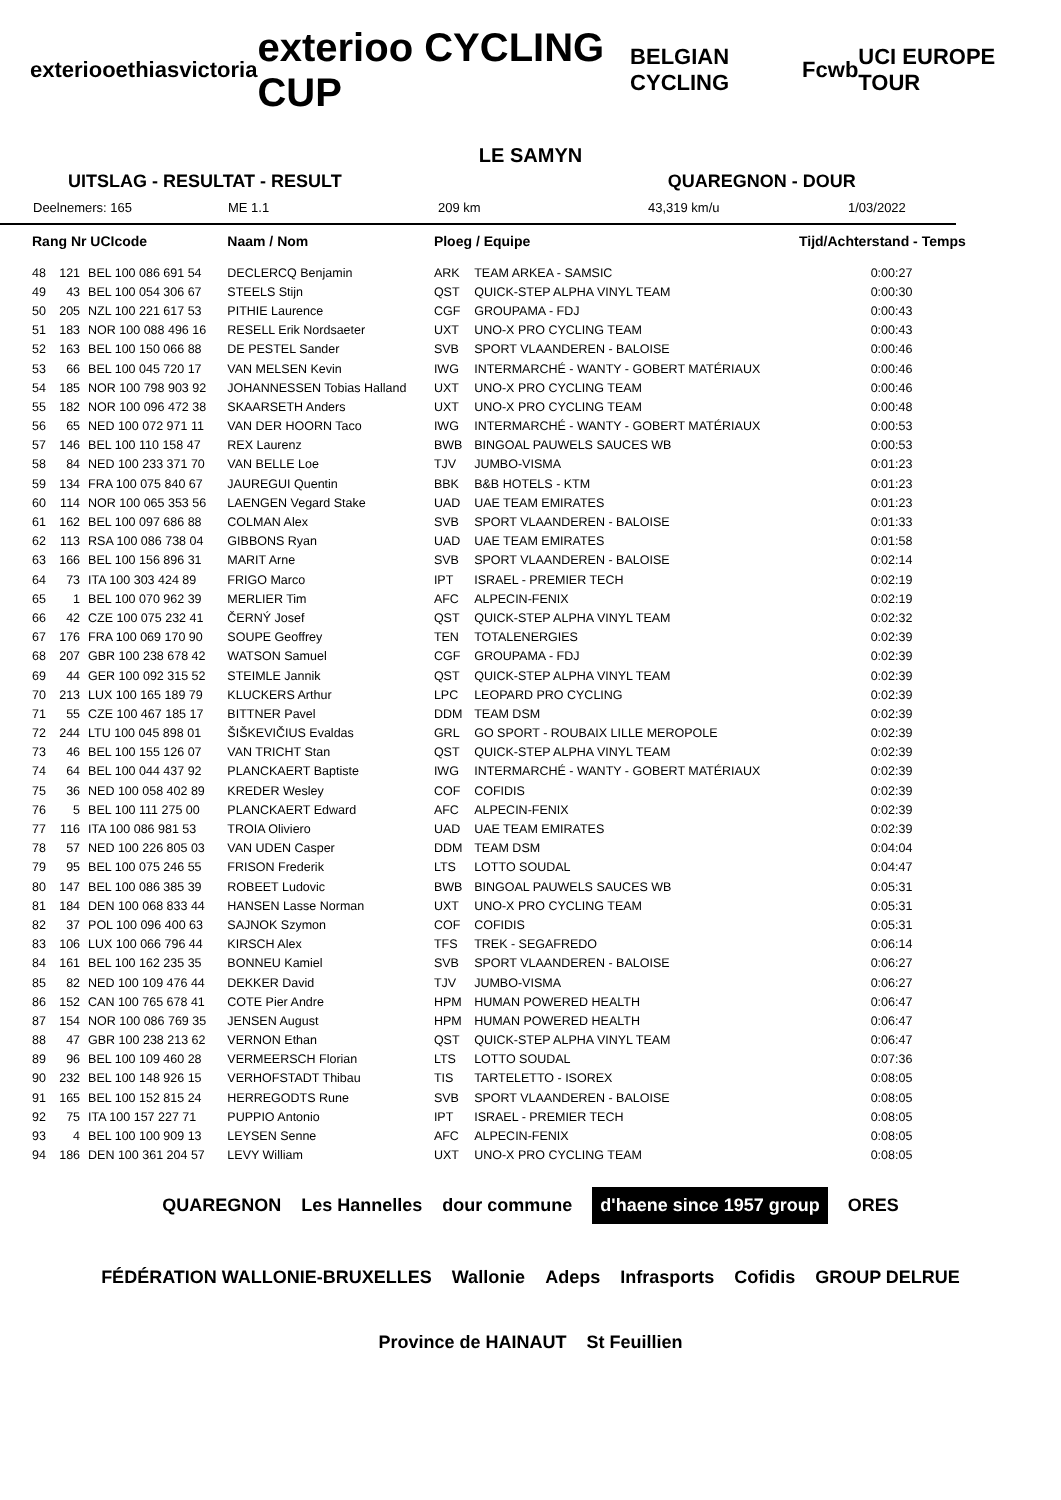exterioo ethias victoria exterioo CYCLING CUP BELGIAN CYCLING Fcwb UCI EUROPE TOUR
LE SAMYN
UITSLAG - RESULTAT - RESULT QUAREGNON - DOUR
Deelnemers: 165 ME 1.1 209 km 43,319 km/u 1/03/2022
| Rang Nr UCIcode | | | Naam / Nom | Ploeg / Equipe | | Tijd/Achterstand - Temps |
| --- | --- | --- | --- | --- | --- | --- |
| 48 | 121 | BEL 100 086 691 54 | DECLERCQ Benjamin | ARK | TEAM ARKEA - SAMSIC | 0:00:27 |
| 49 | 43 | BEL 100 054 306 67 | STEELS Stijn | QST | QUICK-STEP ALPHA VINYL TEAM | 0:00:30 |
| 50 | 205 | NZL 100 221 617 53 | PITHIE Laurence | CGF | GROUPAMA - FDJ | 0:00:43 |
| 51 | 183 | NOR 100 088 496 16 | RESELL Erik Nordsaeter | UXT | UNO-X PRO CYCLING TEAM | 0:00:43 |
| 52 | 163 | BEL 100 150 066 88 | DE PESTEL Sander | SVB | SPORT VLAANDEREN - BALOISE | 0:00:46 |
| 53 | 66 | BEL 100 045 720 17 | VAN MELSEN Kevin | IWG | INTERMARCHÉ - WANTY - GOBERT MATÉRIAUX | 0:00:46 |
| 54 | 185 | NOR 100 798 903 92 | JOHANNESSEN Tobias Halland | UXT | UNO-X PRO CYCLING TEAM | 0:00:46 |
| 55 | 182 | NOR 100 096 472 38 | SKAARSETH Anders | UXT | UNO-X PRO CYCLING TEAM | 0:00:48 |
| 56 | 65 | NED 100 072 971 11 | VAN DER HOORN Taco | IWG | INTERMARCHÉ - WANTY - GOBERT MATÉRIAUX | 0:00:53 |
| 57 | 146 | BEL 100 110 158 47 | REX Laurenz | BWB | BINGOAL PAUWELS SAUCES WB | 0:00:53 |
| 58 | 84 | NED 100 233 371 70 | VAN BELLE Loe | TJV | JUMBO-VISMA | 0:01:23 |
| 59 | 134 | FRA 100 075 840 67 | JAUREGUI Quentin | BBK | B&B HOTELS - KTM | 0:01:23 |
| 60 | 114 | NOR 100 065 353 56 | LAENGEN Vegard Stake | UAD | UAE TEAM EMIRATES | 0:01:23 |
| 61 | 162 | BEL 100 097 686 88 | COLMAN Alex | SVB | SPORT VLAANDEREN - BALOISE | 0:01:33 |
| 62 | 113 | RSA 100 086 738 04 | GIBBONS Ryan | UAD | UAE TEAM EMIRATES | 0:01:58 |
| 63 | 166 | BEL 100 156 896 31 | MARIT Arne | SVB | SPORT VLAANDEREN - BALOISE | 0:02:14 |
| 64 | 73 | ITA 100 303 424 89 | FRIGO Marco | IPT | ISRAEL - PREMIER TECH | 0:02:19 |
| 65 | 1 | BEL 100 070 962 39 | MERLIER Tim | AFC | ALPECIN-FENIX | 0:02:19 |
| 66 | 42 | CZE 100 075 232 41 | ČERNÝ Josef | QST | QUICK-STEP ALPHA VINYL TEAM | 0:02:32 |
| 67 | 176 | FRA 100 069 170 90 | SOUPE Geoffrey | TEN | TOTALENERGIES | 0:02:39 |
| 68 | 207 | GBR 100 238 678 42 | WATSON Samuel | CGF | GROUPAMA - FDJ | 0:02:39 |
| 69 | 44 | GER 100 092 315 52 | STEIMLE Jannik | QST | QUICK-STEP ALPHA VINYL TEAM | 0:02:39 |
| 70 | 213 | LUX 100 165 189 79 | KLUCKERS Arthur | LPC | LEOPARD PRO CYCLING | 0:02:39 |
| 71 | 55 | CZE 100 467 185 17 | BITTNER Pavel | DDM | TEAM DSM | 0:02:39 |
| 72 | 244 | LTU 100 045 898 01 | ŠIŠKEVIČIUS Evaldas | GRL | GO SPORT - ROUBAIX LILLE MEROPOLE | 0:02:39 |
| 73 | 46 | BEL 100 155 126 07 | VAN TRICHT Stan | QST | QUICK-STEP ALPHA VINYL TEAM | 0:02:39 |
| 74 | 64 | BEL 100 044 437 92 | PLANCKAERT Baptiste | IWG | INTERMARCHÉ - WANTY - GOBERT MATÉRIAUX | 0:02:39 |
| 75 | 36 | NED 100 058 402 89 | KREDER Wesley | COF | COFIDIS | 0:02:39 |
| 76 | 5 | BEL 100 111 275 00 | PLANCKAERT Edward | AFC | ALPECIN-FENIX | 0:02:39 |
| 77 | 116 | ITA 100 086 981 53 | TROIA Oliviero | UAD | UAE TEAM EMIRATES | 0:02:39 |
| 78 | 57 | NED 100 226 805 03 | VAN UDEN Casper | DDM | TEAM DSM | 0:04:04 |
| 79 | 95 | BEL 100 075 246 55 | FRISON Frederik | LTS | LOTTO SOUDAL | 0:04:47 |
| 80 | 147 | BEL 100 086 385 39 | ROBEET Ludovic | BWB | BINGOAL PAUWELS SAUCES WB | 0:05:31 |
| 81 | 184 | DEN 100 068 833 44 | HANSEN Lasse Norman | UXT | UNO-X PRO CYCLING TEAM | 0:05:31 |
| 82 | 37 | POL 100 096 400 63 | SAJNOK Szymon | COF | COFIDIS | 0:05:31 |
| 83 | 106 | LUX 100 066 796 44 | KIRSCH Alex | TFS | TREK - SEGAFREDO | 0:06:14 |
| 84 | 161 | BEL 100 162 235 35 | BONNEU Kamiel | SVB | SPORT VLAANDEREN - BALOISE | 0:06:27 |
| 85 | 82 | NED 100 109 476 44 | DEKKER David | TJV | JUMBO-VISMA | 0:06:27 |
| 86 | 152 | CAN 100 765 678 41 | COTE Pier Andre | HPM | HUMAN POWERED HEALTH | 0:06:47 |
| 87 | 154 | NOR 100 086 769 35 | JENSEN August | HPM | HUMAN POWERED HEALTH | 0:06:47 |
| 88 | 47 | GBR 100 238 213 62 | VERNON Ethan | QST | QUICK-STEP ALPHA VINYL TEAM | 0:06:47 |
| 89 | 96 | BEL 100 109 460 28 | VERMEERSCH Florian | LTS | LOTTO SOUDAL | 0:07:36 |
| 90 | 232 | BEL 100 148 926 15 | VERHOFSTADT Thibau | TIS | TARTELETTO - ISOREX | 0:08:05 |
| 91 | 165 | BEL 100 152 815 24 | HERREGODTS Rune | SVB | SPORT VLAANDEREN - BALOISE | 0:08:05 |
| 92 | 75 | ITA 100 157 227 71 | PUPPIO Antonio | IPT | ISRAEL - PREMIER TECH | 0:08:05 |
| 93 | 4 | BEL 100 100 909 13 | LEYSEN Senne | AFC | ALPECIN-FENIX | 0:08:05 |
| 94 | 186 | DEN 100 361 204 57 | LEVY William | UXT | UNO-X PRO CYCLING TEAM | 0:08:05 |
QUAREGNON Les Hannelles dour commune d'haene since 1957 group ORES FÉDÉRATION WALLONIE-BRUXELLES Wallonie Adeps Infrasports Cofidis GROUP DELRUE Province de HAINAUT St Feuillien